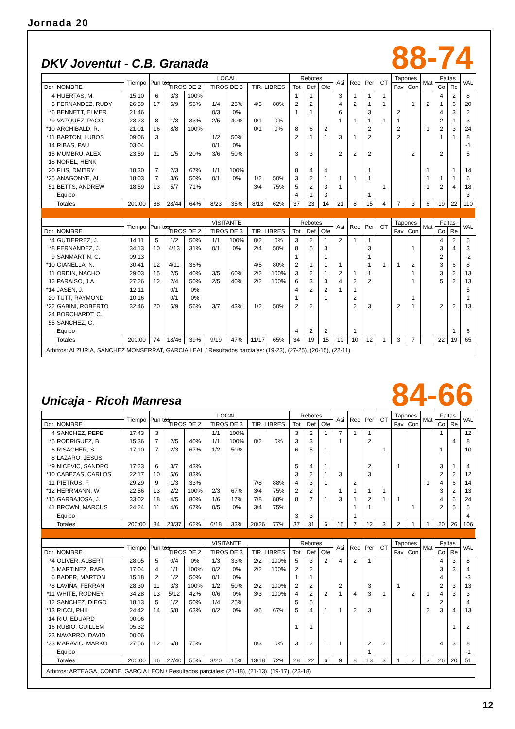Jornada 20
DKV Joventut - C.B. Granada
88-74
| | | Tiempo | Pun tos | LOCAL | | | | | | Rebotes | | | Asi | Rec | Per | CT | Tapones | | Mat | Faltas | | VAL |
| --- | --- | --- | --- | --- | --- | --- | --- | --- | --- | --- | --- | --- | --- | --- | --- | --- | --- | --- | --- | --- | --- | --- |
| Dor | NOMBRE | | | TIROS DE 2 | | TIROS DE 3 | | TIR. LIBRES | | Tot | Def | Ofe | | | | | Fav | Con | | Co | Re | |
| 4 | HUERTAS, M. | 15:10 | 6 | 3/3 | 100% | | | | | 1 | 1 | | 3 | 1 | 1 | 1 | | | | 4 | 2 | 8 |
| 5 | FERNANDEZ, RUDY | 26:59 | 17 | 5/9 | 56% | 1/4 | 25% | 4/5 | 80% | 2 | 2 | | 4 | 2 | 1 | 1 | | 1 | 2 | 1 | 6 | 20 |
| *6 | BENNETT, ELMER | 21:46 | | | | 0/3 | 0% | | | 1 | 1 | | 6 | | 3 | | 2 | | | 4 | 3 | 2 |
| *9 | VAZQUEZ, PACO | 23:23 | 8 | 1/3 | 33% | 2/5 | 40% | 0/1 | 0% | | | | 1 | 1 | 1 | 1 | 1 | | | 2 | 1 | 3 |
| *10 | ARCHIBALD, R. | 21:01 | 16 | 8/8 | 100% | | | 0/1 | 0% | 8 | 6 | 2 | | | 2 | | 2 | | 1 | 2 | 3 | 24 |
| *11 | BARTON, LUBOS | 09:06 | 3 | | | 1/2 | 50% | | | 2 | 1 | 1 | 3 | 1 | 2 | | 2 | | | 1 | 1 | 8 |
| 14 | RIBAS, PAU | 03:04 | | | | 0/1 | 0% | | | | | | | | | | | | | | | -1 |
| 15 | MUMBRU, ALEX | 23:59 | 11 | 1/5 | 20% | 3/6 | 50% | | | 3 | 3 | | 2 | 2 | 2 | | | 2 | | 2 | | 5 |
| 18 | NOREL, HENK | | | | | | | | | | | | | | | | | | | | | |
| 20 | FLIS, DMITRY | 18:30 | 7 | 2/3 | 67% | 1/1 | 100% | | | 8 | 4 | 4 | | | 1 | | | | 1 | | 1 | 14 |
| *25 | ANAGONYE, AL | 18:03 | 7 | 3/6 | 50% | 0/1 | 0% | 1/2 | 50% | 3 | 2 | 1 | 1 | 1 | 1 | | | | 1 | 1 | 1 | 6 |
| 51 | BETTS, ANDREW | 18:59 | 13 | 5/7 | 71% | | | 3/4 | 75% | 5 | 2 | 3 | 1 | | | 1 | | | 1 | 2 | 4 | 18 |
| | Equipo | | | | | | | | | 4 | 1 | 3 | | | 1 | | | | | | | 3 |
| | Totales | 200:00 | 88 | 28/44 | 64% | 8/23 | 35% | 8/13 | 62% | 37 | 23 | 14 | 21 | 8 | 15 | 4 | 7 | 3 | 6 | 19 | 22 | 110 |
| | | Tiempo | Pun tos | VISITANTE | | | | | | Rebotes | | | Asi | Rec | Per | CT | Tapones | | Mat | Faltas | | VAL |
| --- | --- | --- | --- | --- | --- | --- | --- | --- | --- | --- | --- | --- | --- | --- | --- | --- | --- | --- | --- | --- | --- | --- |
| Dor | NOMBRE | | | TIROS DE 2 | | TIROS DE 3 | | TIR. LIBRES | | Tot | Def | Ofe | | | | | Fav | Con | | Co | Re | |
| *4 | GUTIERREZ, J. | 14:11 | 5 | 1/2 | 50% | 1/1 | 100% | 0/2 | 0% | 3 | 2 | 1 | 2 | 1 | 1 | | | | | 4 | 2 | 5 |
| *8 | FERNANDEZ, J. | 34:13 | 10 | 4/13 | 31% | 0/1 | 0% | 2/4 | 50% | 8 | 5 | 3 | | | 3 | | | 1 | | 3 | 4 | 3 |
| 9 | SANMARTIN, C. | 09:13 | | | | | | | | 1 | | 1 | | | 1 | | | | | 2 | | -2 |
| *10 | GIANELLA, N. | 30:41 | 12 | 4/11 | 36% | | | 4/5 | 80% | 2 | 1 | 1 | 1 | | 1 | 1 | 1 | 2 | | 3 | 6 | 8 |
| 11 | ORDIN, NACHO | 29:03 | 15 | 2/5 | 40% | 3/5 | 60% | 2/2 | 100% | 3 | 2 | 1 | 2 | 1 | 1 | | | 1 | | 3 | 2 | 13 |
| 12 | PARAISO, J.A. | 27:26 | 12 | 2/4 | 50% | 2/5 | 40% | 2/2 | 100% | 6 | 3 | 3 | 4 | 2 | 2 | | | 1 | | 5 | 2 | 13 |
| *14 | JASEN, J. | 12:11 | | 0/1 | 0% | | | | | 4 | 2 | 2 | 1 | 1 | | | | | | | | 5 |
| 20 | TUTT, RAYMOND | 10:16 | | 0/1 | 0% | | | | | 1 | | 1 | | 2 | | | | 1 | | | | 1 |
| *22 | GABINI, ROBERTO | 32:46 | 20 | 5/9 | 56% | 3/7 | 43% | 1/2 | 50% | 2 | 2 | | | 2 | 3 | | 2 | 1 | | 2 | 2 | 13 |
| 24 | BORCHARDT, C. | | | | | | | | | | | | | | | | | | | | | |
| 55 | SANCHEZ, G. | | | | | | | | | | | | | | | | | | | | | |
| | Equipo | | | | | | | | | 4 | 2 | 2 | | 1 | | | | | | | 1 | 6 |
| | Totales | 200:00 | 74 | 18/46 | 39% | 9/19 | 47% | 11/17 | 65% | 34 | 19 | 15 | 10 | 10 | 12 | 1 | 3 | 7 | | 22 | 19 | 65 |
Arbitros: ALZURIA, SANCHEZ MONSERRAT, GARCIA LEAL / Resultados parciales: (19-23), (27-25), (20-15), (22-11)
Unicaja - Ricoh Manresa
84-66
| | | Tiempo | Pun tos | LOCAL | | | | | | Rebotes | | | Asi | Rec | Per | CT | Tapones | | Mat | Faltas | | VAL |
| --- | --- | --- | --- | --- | --- | --- | --- | --- | --- | --- | --- | --- | --- | --- | --- | --- | --- | --- | --- | --- | --- | --- |
| Dor | NOMBRE | | | TIROS DE 2 | | TIROS DE 3 | | TIR. LIBRES | | Tot | Def | Ofe | | | | | Fav | Con | | Co | Re | |
| 4 | SANCHEZ, PEPE | 17:43 | 3 | | | 1/1 | 100% | | | 3 | 2 | 1 | 7 | 1 | 1 | | | | | 1 | | 12 |
| *5 | RODRIGUEZ, B. | 15:36 | 7 | 2/5 | 40% | 1/1 | 100% | 0/2 | 0% | 3 | 3 | | 1 | | 2 | | | | | | 4 | 8 |
| 6 | RISACHER, S. | 17:10 | 7 | 2/3 | 67% | 1/2 | 50% | | | 6 | 5 | 1 | | | | 1 | | | | 1 | | 10 |
| 8 | LAZARO, JESUS | | | | | | | | | | | | | | | | | | | | | |
| *9 | NICEVIC, SANDRO | 17:23 | 6 | 3/7 | 43% | | | | | 5 | 4 | 1 | | | 2 | | 1 | | | 3 | 1 | 4 |
| *10 | CABEZAS, CARLOS | 22:17 | 10 | 5/6 | 83% | | | | | 3 | 2 | 1 | 3 | | 3 | | | | | 2 | 2 | 12 |
| 11 | PIETRUS, F. | 29:29 | 9 | 1/3 | 33% | | | 7/8 | 88% | 4 | 3 | 1 | | 2 | | | | | 1 | 4 | 6 | 14 |
| *12 | HERRMANN, W. | 22:56 | 13 | 2/2 | 100% | 2/3 | 67% | 3/4 | 75% | 2 | 2 | | 1 | 1 | 1 | 1 | | | | 3 | 2 | 13 |
| *15 | GARBAJOSA, J. | 33:02 | 18 | 4/5 | 80% | 1/6 | 17% | 7/8 | 88% | 8 | 7 | 1 | 3 | 1 | 2 | 1 | 1 | | | 4 | 6 | 24 |
| 41 | BROWN, MARCUS | 24:24 | 11 | 4/6 | 67% | 0/5 | 0% | 3/4 | 75% | | | | | 1 | 1 | | | 1 | | 2 | 5 | 5 |
| | Equipo | | | | | | | | | 3 | 3 | | | 1 | | | | | | | | 4 |
| | Totales | 200:00 | 84 | 23/37 | 62% | 6/18 | 33% | 20/26 | 77% | 37 | 31 | 6 | 15 | 7 | 12 | 3 | 2 | 1 | 1 | 20 | 26 | 106 |
| | | Tiempo | Pun tos | VISITANTE | | | | | | Rebotes | | | Asi | Rec | Per | CT | Tapones | | Mat | Faltas | | VAL |
| --- | --- | --- | --- | --- | --- | --- | --- | --- | --- | --- | --- | --- | --- | --- | --- | --- | --- | --- | --- | --- | --- | --- |
| Dor | NOMBRE | | | TIROS DE 2 | | TIROS DE 3 | | TIR. LIBRES | | Tot | Def | Ofe | | | | | Fav | Con | | Co | Re | |
| *4 | OLIVER, ALBERT | 28:05 | 5 | 0/4 | 0% | 1/3 | 33% | 2/2 | 100% | 5 | 3 | 2 | 4 | 2 | 1 | | | | | 4 | 3 | 8 |
| 5 | MARTINEZ, RAFA | 17:04 | 4 | 1/1 | 100% | 0/2 | 0% | 2/2 | 100% | 2 | 2 | | | | | | | | | 3 | 3 | 4 |
| 6 | BADER, MARTON | 15:18 | 2 | 1/2 | 50% | 0/1 | 0% | | | 1 | 1 | | | | | | | | | 4 | | -3 |
| *8 | LAVIÑA, FERRAN | 28:30 | 11 | 3/3 | 100% | 1/2 | 50% | 2/2 | 100% | 2 | 2 | | 2 | | 3 | | 1 | | | 2 | 3 | 13 |
| *11 | WHITE, RODNEY | 34:28 | 13 | 5/12 | 42% | 0/6 | 0% | 3/3 | 100% | 4 | 2 | 2 | 1 | 4 | 3 | 1 | | 2 | 1 | 4 | 3 | 3 |
| 12 | SANCHEZ, DIEGO | 18:13 | 5 | 1/2 | 50% | 1/4 | 25% | | | 5 | 5 | | | | | | | | | 2 | | 4 |
| *13 | RICCI, PHIL | 24:42 | 14 | 5/8 | 63% | 0/2 | 0% | 4/6 | 67% | 5 | 4 | 1 | 1 | 2 | 3 | | | | 2 | 3 | 4 | 13 |
| 14 | RIU, EDUARD | 00:06 | | | | | | | | | | | | | | | | | | | | |
| 16 | RUBIO, GUILLEM | 05:32 | | | | | | | | 1 | 1 | | | | | | | | | | 1 | 2 |
| 23 | NAVARRO, DAVID | 00:06 | | | | | | | | | | | | | | | | | | | | |
| *33 | MARAVIC, MARKO | 27:56 | 12 | 6/8 | 75% | | | 0/3 | 0% | 3 | 2 | 1 | 1 | | 2 | 2 | | | | 4 | 3 | 8 |
| | Equipo | | | | | | | | | | | | | | 1 | | | | | | | -1 |
| | Totales | 200:00 | 66 | 22/40 | 55% | 3/20 | 15% | 13/18 | 72% | 28 | 22 | 6 | 9 | 8 | 13 | 3 | 1 | 2 | 3 | 26 | 20 | 51 |
Arbitros: ARTEAGA, CONDE, GARCIA LEON / Resultados parciales: (21-18), (21-13), (19-17), (23-18)
12